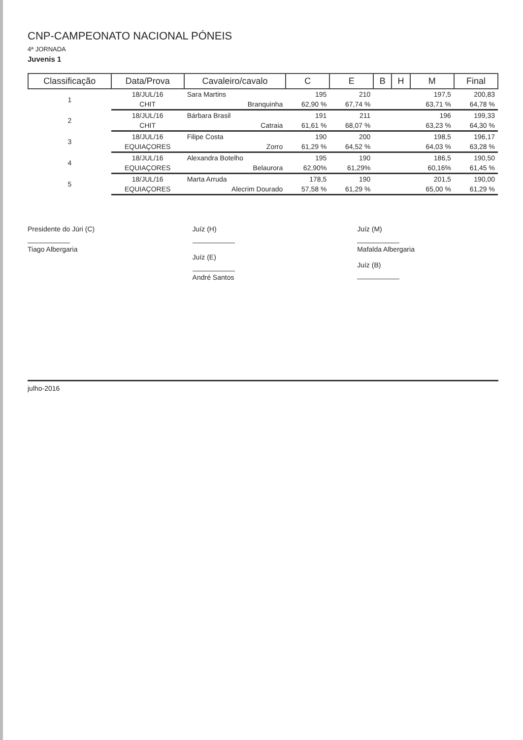CNP-CAMPEONATO NACIONAL PÓNEIS
4ª JORNADA
Juvenis 1
| Classificação | Data/Prova | Cavaleiro/cavalo | C | E | B | H | M | Final |
| --- | --- | --- | --- | --- | --- | --- | --- | --- |
| 1 | 18/JUL/16 | Sara Martins | 195 | 210 | | | 197,5 | 200,83 |
| | CHIT | Branquinha | 62,90 % | 67,74 % | | | 63,71 % | 64,78 % |
| 2 | 18/JUL/16 | Bárbara Brasil | 191 | 211 | | | 196 | 199,33 |
| | CHIT | Catraia | 61,61 % | 68,07 % | | | 63,23 % | 64,30 % |
| 3 | 18/JUL/16 | Filipe Costa | 190 | 200 | | | 198,5 | 196,17 |
| | EQUIAÇORES | Zorro | 61,29 % | 64,52 % | | | 64,03 % | 63,28 % |
| 4 | 18/JUL/16 | Alexandra Botelho | 195 | 190 | | | 186,5 | 190,50 |
| | EQUIAÇORES | Belaurora | 62,90% | 61,29% | | | 60,16% | 61,45 % |
| 5 | 18/JUL/16 | Marta Arruda | 178,5 | 190 | | | 201,5 | 190,00 |
| | EQUIAÇORES | Alecrim Dourado | 57,58 % | 61,29 % | | | 65,00 % | 61,29 % |
Presidente do Júri (C)
Tiago Albergaria
Juíz (H)
Juíz (E)
André Santos
Juíz (M)
Mafalda Albergaria
Juíz (B)
julho-2016